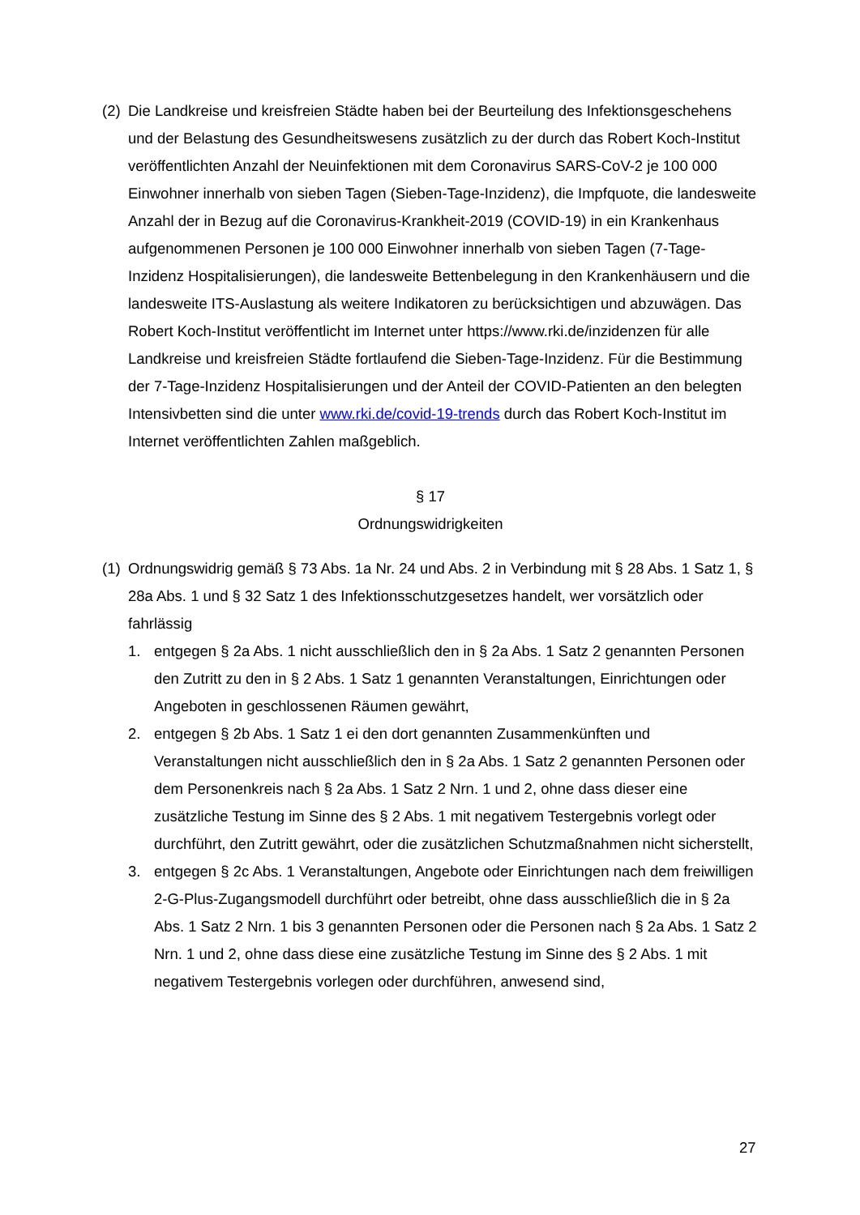(2)
Die Landkreise und kreisfreien Städte haben bei der Beurteilung des Infektionsgeschehens und der Belastung des Gesundheitswesens zusätzlich zu der durch das Robert Koch-Institut veröffentlichten Anzahl der Neuinfektionen mit dem Coronavirus SARS-CoV-2 je 100 000 Einwohner innerhalb von sieben Tagen (Sieben-Tage-Inzidenz), die Impfquote, die landesweite Anzahl der in Bezug auf die Coronavirus-Krankheit-2019 (COVID-19) in ein Krankenhaus aufgenommenen Personen je 100 000 Einwohner innerhalb von sieben Tagen (7-Tage-Inzidenz Hospitalisierungen), die landesweite Bettenbelegung in den Krankenhäusern und die landesweite ITS-Auslastung als weitere Indikatoren zu berücksichtigen und abzuwägen. Das Robert Koch-Institut veröffentlicht im Internet unter https://www.rki.de/inzidenzen für alle Landkreise und kreisfreien Städte fortlaufend die Sieben-Tage-Inzidenz. Für die Bestimmung der 7-Tage-Inzidenz Hospitalisierungen und der Anteil der COVID-Patienten an den belegten Intensivbetten sind die unter www.rki.de/covid-19-trends durch das Robert Koch-Institut im Internet veröffentlichten Zahlen maßgeblich.
§ 17
Ordnungswidrigkeiten
(1)
Ordnungswidrig gemäß § 73 Abs. 1a Nr. 24 und Abs. 2 in Verbindung mit § 28 Abs. 1 Satz 1, § 28a Abs. 1 und § 32 Satz 1 des Infektionsschutzgesetzes handelt, wer vorsätzlich oder fahrlässig
1. entgegen § 2a Abs. 1 nicht ausschließlich den in § 2a Abs. 1 Satz 2 genannten Personen den Zutritt zu den in § 2 Abs. 1 Satz 1 genannten Veranstaltungen, Einrichtungen oder Angeboten in geschlossenen Räumen gewährt,
2. entgegen § 2b Abs. 1 Satz 1 ei den dort genannten Zusammenkünften und Veranstaltungen nicht ausschließlich den in § 2a Abs. 1 Satz 2 genannten Personen oder dem Personenkreis nach § 2a Abs. 1 Satz 2 Nrn. 1 und 2, ohne dass dieser eine zusätzliche Testung im Sinne des § 2 Abs. 1 mit negativem Testergebnis vorlegt oder durchführt, den Zutritt gewährt, oder die zusätzlichen Schutzmaßnahmen nicht sicherstellt,
3. entgegen § 2c Abs. 1 Veranstaltungen, Angebote oder Einrichtungen nach dem freiwilligen 2-G-Plus-Zugangsmodell durchführt oder betreibt, ohne dass ausschließlich die in § 2a Abs. 1 Satz 2 Nrn. 1 bis 3 genannten Personen oder die Personen nach § 2a Abs. 1 Satz 2 Nrn. 1 und 2, ohne dass diese eine zusätzliche Testung im Sinne des § 2 Abs. 1 mit negativem Testergebnis vorlegen oder durchführen, anwesend sind,
27